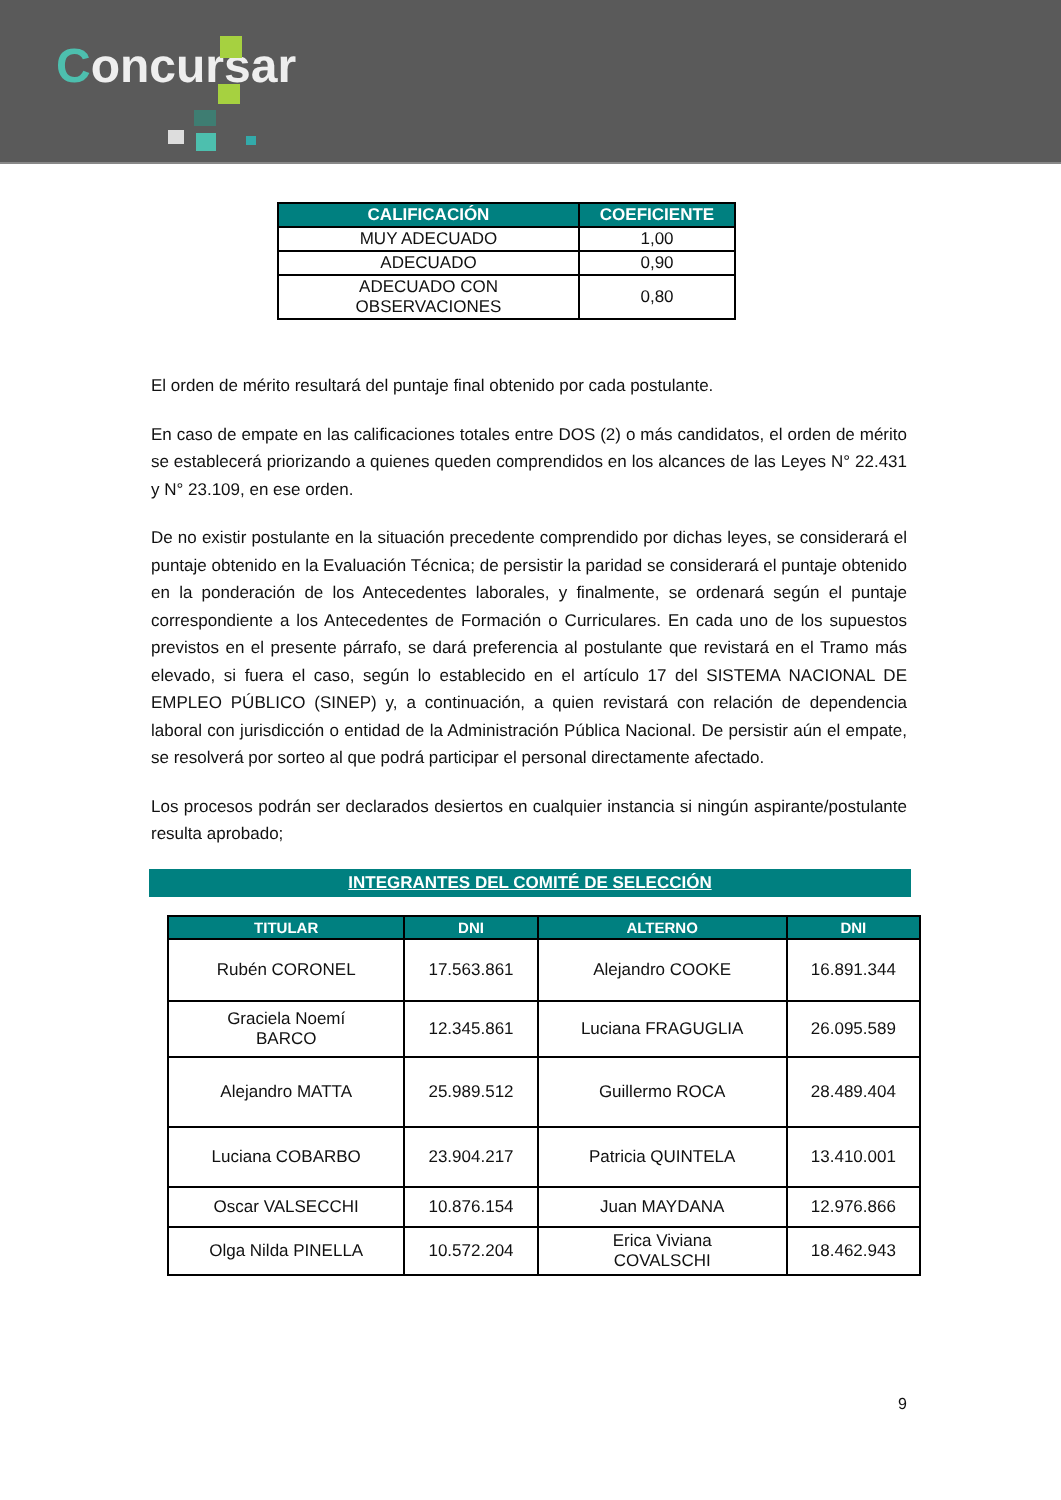Concursar
| CALIFICACIÓN | COEFICIENTE |
| --- | --- |
| MUY ADECUADO | 1,00 |
| ADECUADO | 0,90 |
| ADECUADO CON OBSERVACIONES | 0,80 |
El orden de mérito resultará del puntaje final obtenido por cada postulante.
En caso de empate en las calificaciones totales entre DOS (2) o más candidatos, el orden de mérito se establecerá priorizando a quienes queden comprendidos en los alcances de las Leyes N° 22.431 y N° 23.109, en ese orden.
De no existir postulante en la situación precedente comprendido por dichas leyes, se considerará el puntaje obtenido en la Evaluación Técnica; de persistir la paridad se considerará el puntaje obtenido en la ponderación de los Antecedentes laborales, y finalmente, se ordenará según el puntaje correspondiente a los Antecedentes de Formación o Curriculares. En cada uno de los supuestos previstos en el presente párrafo, se dará preferencia al postulante que revistará en el Tramo más elevado, si fuera el caso, según lo establecido en el artículo 17 del SISTEMA NACIONAL DE EMPLEO PÚBLICO (SINEP) y, a continuación, a quien revistará con relación de dependencia laboral con jurisdicción o entidad de la Administración Pública Nacional. De persistir aún el empate, se resolverá por sorteo al que podrá participar el personal directamente afectado.
Los procesos podrán ser declarados desiertos en cualquier instancia si ningún aspirante/postulante resulta aprobado;
INTEGRANTES DEL COMITÉ DE SELECCIÓN
| TITULAR | DNI | ALTERNO | DNI |
| --- | --- | --- | --- |
| Rubén CORONEL | 17.563.861 | Alejandro COOKE | 16.891.344 |
| Graciela Noemí BARCO | 12.345.861 | Luciana FRAGUGLIA | 26.095.589 |
| Alejandro MATTA | 25.989.512 | Guillermo ROCA | 28.489.404 |
| Luciana COBARBO | 23.904.217 | Patricia QUINTELA | 13.410.001 |
| Oscar VALSECCHI | 10.876.154 | Juan MAYDANA | 12.976.866 |
| Olga Nilda PINELLA | 10.572.204 | Erica Viviana COVALSCHI | 18.462.943 |
9